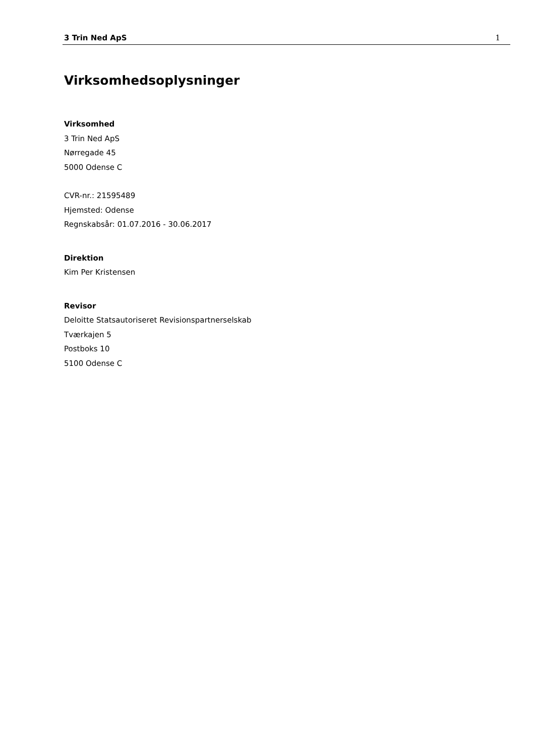3 Trin Ned ApS 1
Virksomhedsoplysninger
Virksomhed
3 Trin Ned ApS
Nørregade 45
5000 Odense C
CVR-nr.: 21595489
Hjemsted: Odense
Regnskabsår: 01.07.2016 - 30.06.2017
Direktion
Kim Per Kristensen
Revisor
Deloitte Statsautoriseret Revisionspartnerselskab
Tværkajen 5
Postboks 10
5100 Odense C